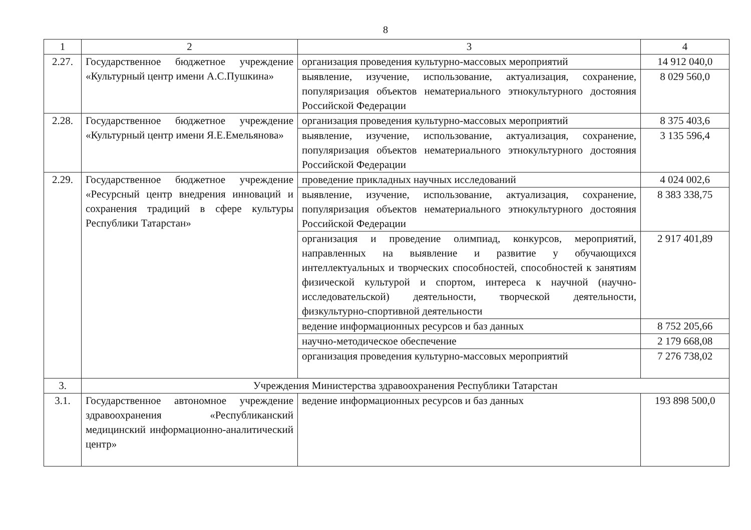8
| 1 | 2 | 3 | 4 |
| --- | --- | --- | --- |
| 2.27. | Государственное бюджетное учреждение «Культурный центр имени А.С.Пушкина» | организация проведения культурно-массовых мероприятий | 14 912 040,0 |
| | | выявление, изучение, использование, актуализация, сохранение, популяризация объектов нематериального этнокультурного достояния Российской Федерации | 8 029 560,0 |
| 2.28. | Государственное бюджетное учреждение «Культурный центр имени Я.Е.Емельянова» | организация проведения культурно-массовых мероприятий | 8 375 403,6 |
| | | выявление, изучение, использование, актуализация, сохранение, популяризация объектов нематериального этнокультурного достояния Российской Федерации | 3 135 596,4 |
| 2.29. | Государственное бюджетное учреждение «Ресурсный центр внедрения инноваций и сохранения традиций в сфере культуры Республики Татарстан» | проведение прикладных научных исследований | 4 024 002,6 |
| | | выявление, изучение, использование, актуализация, сохранение, популяризация объектов нематериального этнокультурного достояния Российской Федерации | 8 383 338,75 |
| | | организация и проведение олимпиад, конкурсов, мероприятий, направленных на выявление и развитие у обучающихся интеллектуальных и творческих способностей, способностей к занятиям физической культурой и спортом, интереса к научной (научно-исследовательской) деятельности, творческой деятельности, физкультурно-спортивной деятельности | 2 917 401,89 |
| | | ведение информационных ресурсов и баз данных | 8 752 205,66 |
| | | научно-методическое обеспечение | 2 179 668,08 |
| | | организация проведения культурно-массовых мероприятий | 7 276 738,02 |
| 3. | Учреждения Министерства здравоохранения Республики Татарстан | | |
| 3.1. | Государственное автономное учреждение здравоохранения «Республиканский медицинский информационно-аналитический центр» | ведение информационных ресурсов и баз данных | 193 898 500,0 |